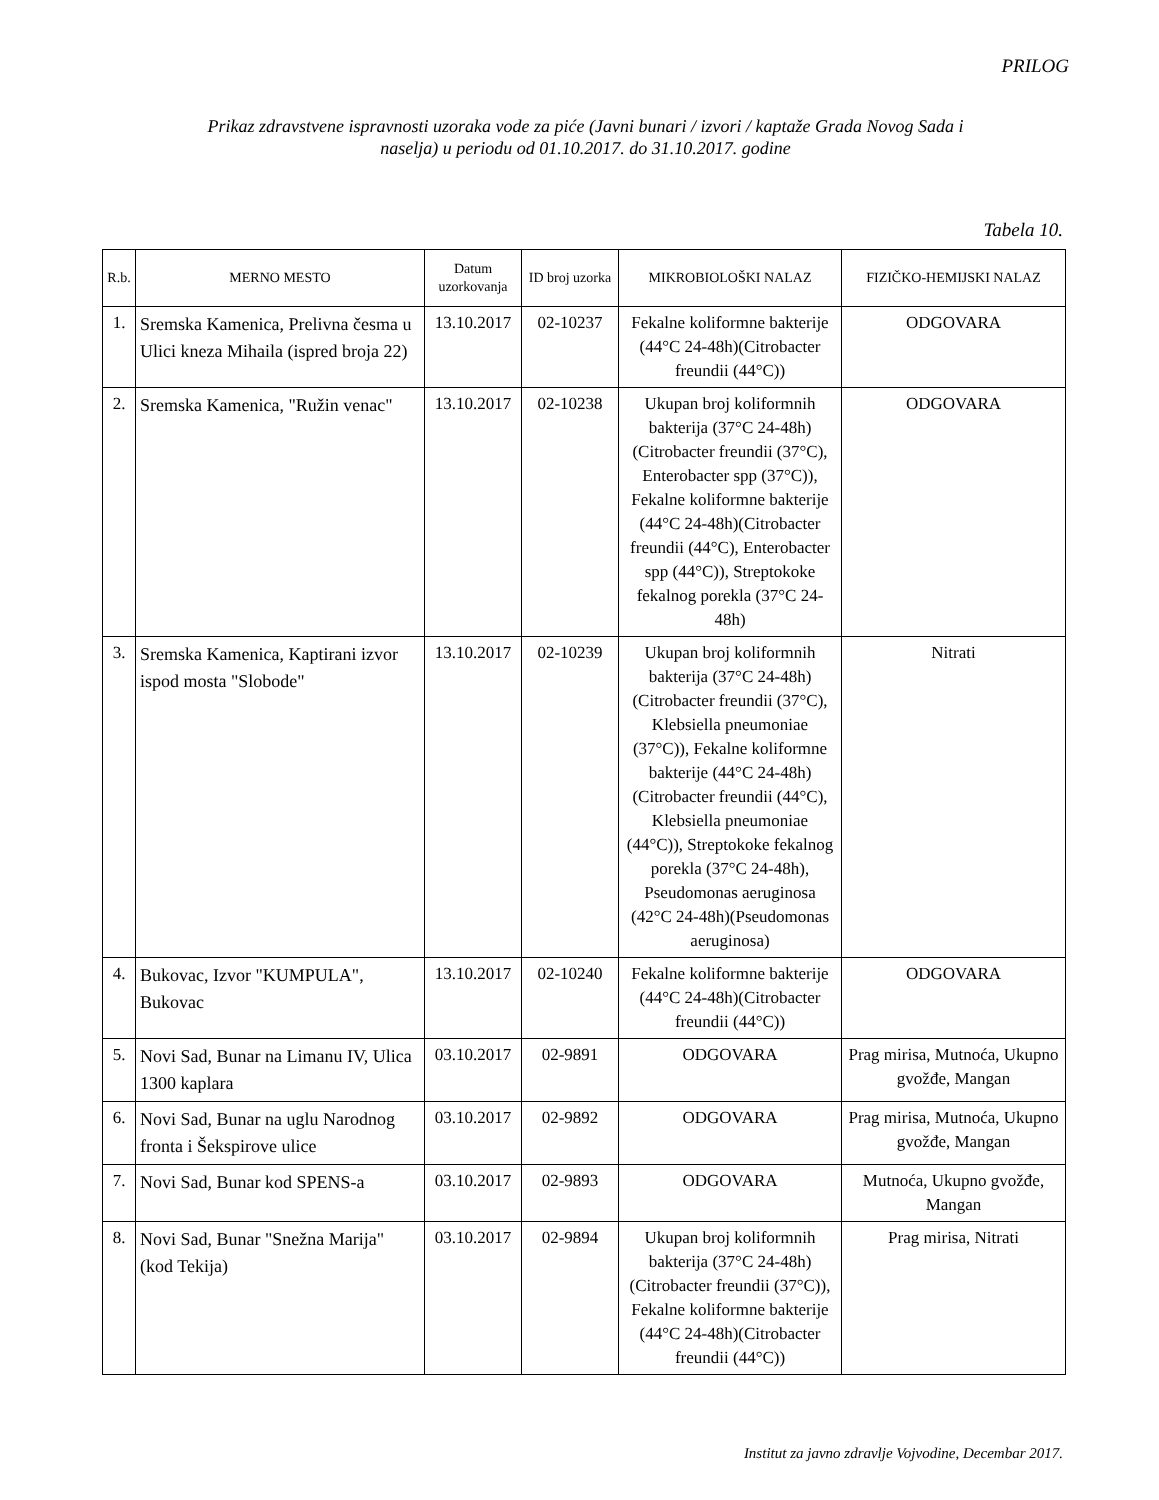PRILOG
Prikaz zdravstvene ispravnosti uzoraka vode za piće (Javni bunari / izvori / kaptaže Grada Novog Sada i
naselja) u periodu od 01.10.2017. do 31.10.2017. godine
Tabela 10.
| R.b. | MERNO MESTO | Datum uzorkovanja | ID broj uzorka | MIKROBIOLOŠKI NALAZ | FIZIČKO-HEMIJSKI NALAZ |
| --- | --- | --- | --- | --- | --- |
| 1. | Sremska Kamenica, Prelivna česma u Ulici kneza Mihaila (ispred broja 22) | 13.10.2017 | 02-10237 | Fekalne koliformne bakterije (44°C 24-48h)(Citrobacter freundii (44°C)) | ODGOVARA |
| 2. | Sremska Kamenica, "Ružin venac" | 13.10.2017 | 02-10238 | Ukupan broj koliformnih bakterija (37°C 24-48h)(Citrobacter freundii (37°C), Enterobacter spp (37°C)), Fekalne koliformne bakterije (44°C 24-48h)(Citrobacter freundii (44°C), Enterobacter spp (44°C)), Streptokoke fekalnog porekla (37°C 24-48h) | ODGOVARA |
| 3. | Sremska Kamenica, Kaptirani izvor ispod mosta "Slobode" | 13.10.2017 | 02-10239 | Ukupan broj koliformnih bakterija (37°C 24-48h)(Citrobacter freundii (37°C), Klebsiella pneumoniae (37°C)), Fekalne koliformne bakterije (44°C 24-48h)(Citrobacter freundii (44°C), Klebsiella pneumoniae (44°C)), Streptokoke fekalnog porekla (37°C 24-48h), Pseudomonas aeruginosa (42°C 24-48h)(Pseudomonas aeruginosa) | Nitrati |
| 4. | Bukovac, Izvor "KUMPULA", Bukovac | 13.10.2017 | 02-10240 | Fekalne koliformne bakterije (44°C 24-48h)(Citrobacter freundii (44°C)) | ODGOVARA |
| 5. | Novi Sad, Bunar na Limanu IV, Ulica 1300 kaplara | 03.10.2017 | 02-9891 | ODGOVARA | Prag mirisa, Mutnoća, Ukupno gvožđe, Mangan |
| 6. | Novi Sad, Bunar na uglu Narodnog fronta i Šekspirove ulice | 03.10.2017 | 02-9892 | ODGOVARA | Prag mirisa, Mutnoća, Ukupno gvožđe, Mangan |
| 7. | Novi Sad, Bunar kod SPENS-a | 03.10.2017 | 02-9893 | ODGOVARA | Mutnoća, Ukupno gvožđe, Mangan |
| 8. | Novi Sad, Bunar "Snežna Marija" (kod Tekija) | 03.10.2017 | 02-9894 | Ukupan broj koliformnih bakterija (37°C 24-48h)(Citrobacter freundii (37°C)), Fekalne koliformne bakterije (44°C 24-48h)(Citrobacter freundii (44°C)) | Prag mirisa, Nitrati |
Institut za javno zdravlje Vojvodine, Decembar 2017.